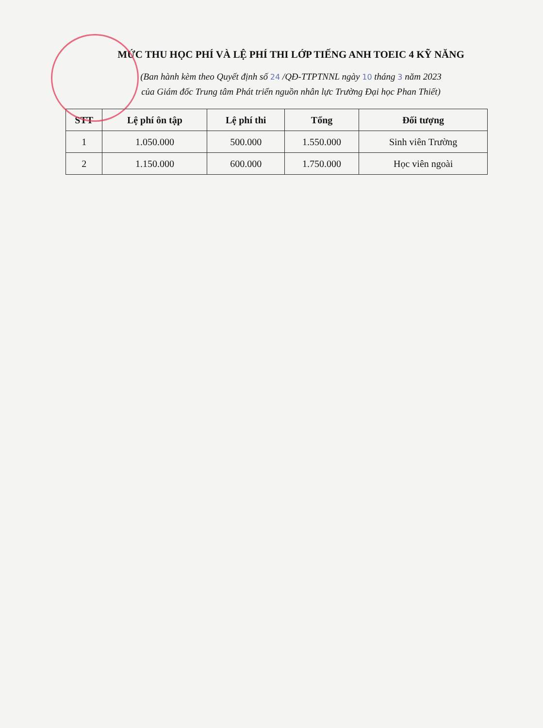MỨC THU HỌC PHÍ VÀ LỆ PHÍ THI LỚP TIẾNG ANH TOEIC 4 KỸ NĂNG
(Ban hành kèm theo Quyết định số 24 /QĐ-TTPTNNL ngày 10 tháng 3 năm 2023
của Giám đốc Trung tâm Phát triển nguồn nhân lực Trường Đại học Phan Thiết)
| STT | Lệ phí ôn tập | Lệ phí thi | Tổng | Đối tượng |
| --- | --- | --- | --- | --- |
| 1 | 1.050.000 | 500.000 | 1.550.000 | Sinh viên Trường |
| 2 | 1.150.000 | 600.000 | 1.750.000 | Học viên ngoài |